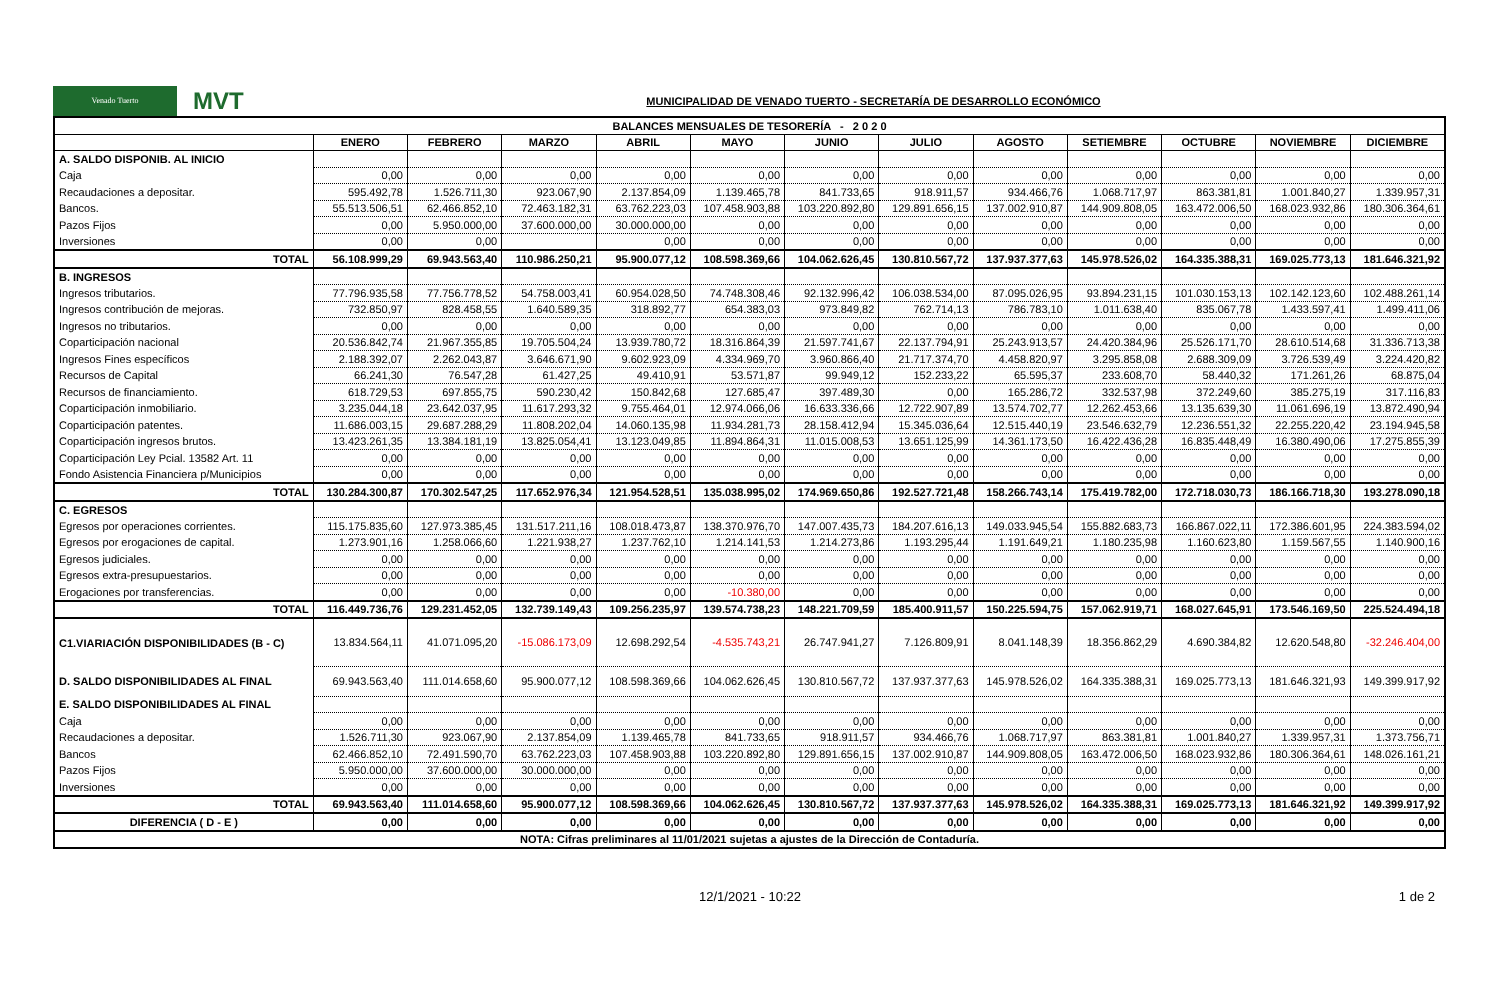Venado Tuerto
MVT
MUNICIPALIDAD DE VENADO TUERTO - SECRETARÍA DE DESARROLLO ECONÓMICO
| BALANCES MENSUALES DE TESORERÍA - 2 0 2 0 | | | | | | | | | | | | |
| --- | --- | --- | --- | --- | --- | --- | --- | --- | --- | --- | --- | --- |
| | ENERO | FEBRERO | MARZO | ABRIL | MAYO | JUNIO | JULIO | AGOSTO | SETIEMBRE | OCTUBRE | NOVIEMBRE | DICIEMBRE |
| A. SALDO DISPONIB. AL INICIO | | | | | | | | | | | | |
| Caja | 0,00 | 0,00 | 0,00 | 0,00 | 0,00 | 0,00 | 0,00 | 0,00 | 0,00 | 0,00 | 0,00 | 0,00 |
| Recaudaciones a depositar. | 595.492,78 | 1.526.711,30 | 923.067,90 | 2.137.854,09 | 1.139.465,78 | 841.733,65 | 918.911,57 | 934.466,76 | 1.068.717,97 | 863.381,81 | 1.001.840,27 | 1.339.957,31 |
| Bancos. | 55.513.506,51 | 62.466.852,10 | 72.463.182,31 | 63.762.223,03 | 107.458.903,88 | 103.220.892,80 | 129.891.656,15 | 137.002.910,87 | 144.909.808,05 | 163.472.006,50 | 168.023.932,86 | 180.306.364,61 |
| Pazos Fijos | 0,00 | 5.950.000,00 | 37.600.000,00 | 30.000.000,00 | 0,00 | 0,00 | 0,00 | 0,00 | 0,00 | 0,00 | 0,00 | 0,00 |
| Inversiones | 0,00 | 0,00 | | 0,00 | 0,00 | 0,00 | 0,00 | 0,00 | 0,00 | 0,00 | 0,00 | 0,00 |
| TOTAL | 56.108.999,29 | 69.943.563,40 | 110.986.250,21 | 95.900.077,12 | 108.598.369,66 | 104.062.626,45 | 130.810.567,72 | 137.937.377,63 | 145.978.526,02 | 164.335.388,31 | 169.025.773,13 | 181.646.321,92 |
| B. INGRESOS | | | | | | | | | | | | |
| Ingresos tributarios. | 77.796.935,58 | 77.756.778,52 | 54.758.003,41 | 60.954.028,50 | 74.748.308,46 | 92.132.996,42 | 106.038.534,00 | 87.095.026,95 | 93.894.231,15 | 101.030.153,13 | 102.142.123,60 | 102.488.261,14 |
| Ingresos contribución de mejoras. | 732.850,97 | 828.458,55 | 1.640.589,35 | 318.892,77 | 654.383,03 | 973.849,82 | 762.714,13 | 786.783,10 | 1.011.638,40 | 835.067,78 | 1.433.597,41 | 1.499.411,06 |
| Ingresos no tributarios. | 0,00 | 0,00 | 0,00 | 0,00 | 0,00 | 0,00 | 0,00 | 0,00 | 0,00 | 0,00 | 0,00 | 0,00 |
| Coparticipación nacional | 20.536.842,74 | 21.967.355,85 | 19.705.504,24 | 13.939.780,72 | 18.316.864,39 | 21.597.741,67 | 22.137.794,91 | 25.243.913,57 | 24.420.384,96 | 25.526.171,70 | 28.610.514,68 | 31.336.713,38 |
| Ingresos Fines específicos | 2.188.392,07 | 2.262.043,87 | 3.646.671,90 | 9.602.923,09 | 4.334.969,70 | 3.960.866,40 | 21.717.374,70 | 4.458.820,97 | 3.295.858,08 | 2.688.309,09 | 3.726.539,49 | 3.224.420,82 |
| Recursos de Capital | 66.241,30 | 76.547,28 | 61.427,25 | 49.410,91 | 53.571,87 | 99.949,12 | 152.233,22 | 65.595,37 | 233.608,70 | 58.440,32 | 171.261,26 | 68.875,04 |
| Recursos de financiamiento. | 618.729,53 | 697.855,75 | 590.230,42 | 150.842,68 | 127.685,47 | 397.489,30 | 0,00 | 165.286,72 | 332.537,98 | 372.249,60 | 385.275,19 | 317.116,83 |
| Coparticipación inmobiliario. | 3.235.044,18 | 23.642.037,95 | 11.617.293,32 | 9.755.464,01 | 12.974.066,06 | 16.633.336,66 | 12.722.907,89 | 13.574.702,77 | 12.262.453,66 | 13.135.639,30 | 11.061.696,19 | 13.872.490,94 |
| Coparticipación patentes. | 11.686.003,15 | 29.687.288,29 | 11.808.202,04 | 14.060.135,98 | 11.934.281,73 | 28.158.412,94 | 15.345.036,64 | 12.515.440,19 | 23.546.632,79 | 12.236.551,32 | 22.255.220,42 | 23.194.945,58 |
| Coparticipación ingresos brutos. | 13.423.261,35 | 13.384.181,19 | 13.825.054,41 | 13.123.049,85 | 11.894.864,31 | 11.015.008,53 | 13.651.125,99 | 14.361.173,50 | 16.422.436,28 | 16.835.448,49 | 16.380.490,06 | 17.275.855,39 |
| Coparticipación Ley Pcial. 13582 Art. 11 | 0,00 | 0,00 | 0,00 | 0,00 | 0,00 | 0,00 | 0,00 | 0,00 | 0,00 | 0,00 | 0,00 | 0,00 |
| Fondo Asistencia Financiera p/Municipios | 0,00 | 0,00 | 0,00 | 0,00 | 0,00 | 0,00 | 0,00 | 0,00 | 0,00 | 0,00 | 0,00 | 0,00 |
| TOTAL | 130.284.300,87 | 170.302.547,25 | 117.652.976,34 | 121.954.528,51 | 135.038.995,02 | 174.969.650,86 | 192.527.721,48 | 158.266.743,14 | 175.419.782,00 | 172.718.030,73 | 186.166.718,30 | 193.278.090,18 |
| C. EGRESOS | | | | | | | | | | | | |
| Egresos por operaciones corrientes. | 115.175.835,60 | 127.973.385,45 | 131.517.211,16 | 108.018.473,87 | 138.370.976,70 | 147.007.435,73 | 184.207.616,13 | 149.033.945,54 | 155.882.683,73 | 166.867.022,11 | 172.386.601,95 | 224.383.594,02 |
| Egresos por erogaciones de capital. | 1.273.901,16 | 1.258.066,60 | 1.221.938,27 | 1.237.762,10 | 1.214.141,53 | 1.214.273,86 | 1.193.295,44 | 1.191.649,21 | 1.180.235,98 | 1.160.623,80 | 1.159.567,55 | 1.140.900,16 |
| Egresos judiciales. | 0,00 | 0,00 | 0,00 | 0,00 | 0,00 | 0,00 | 0,00 | 0,00 | 0,00 | 0,00 | 0,00 | 0,00 |
| Egresos extra-presupuestarios. | 0,00 | 0,00 | 0,00 | 0,00 | 0,00 | 0,00 | 0,00 | 0,00 | 0,00 | 0,00 | 0,00 | 0,00 |
| Erogaciones por transferencias. | 0,00 | 0,00 | 0,00 | 0,00 | -10.380,00 | 0,00 | 0,00 | 0,00 | 0,00 | 0,00 | 0,00 | 0,00 |
| TOTAL | 116.449.736,76 | 129.231.452,05 | 132.739.149,43 | 109.256.235,97 | 139.574.738,23 | 148.221.709,59 | 185.400.911,57 | 150.225.594,75 | 157.062.919,71 | 168.027.645,91 | 173.546.169,50 | 225.524.494,18 |
| C1.VIARIACIÓN DISPONIBILIDADES (B - C) | 13.834.564,11 | 41.071.095,20 | -15.086.173,09 | 12.698.292,54 | -4.535.743,21 | 26.747.941,27 | 7.126.809,91 | 8.041.148,39 | 18.356.862,29 | 4.690.384,82 | 12.620.548,80 | -32.246.404,00 |
| D. SALDO DISPONIBILIDADES AL FINAL | 69.943.563,40 | 111.014.658,60 | 95.900.077,12 | 108.598.369,66 | 104.062.626,45 | 130.810.567,72 | 137.937.377,63 | 145.978.526,02 | 164.335.388,31 | 169.025.773,13 | 181.646.321,93 | 149.399.917,92 |
| E. SALDO DISPONIBILIDADES AL FINAL | | | | | | | | | | | | |
| Caja | 0,00 | 0,00 | 0,00 | 0,00 | 0,00 | 0,00 | 0,00 | 0,00 | 0,00 | 0,00 | 0,00 | 0,00 |
| Recaudaciones a depositar. | 1.526.711,30 | 923.067,90 | 2.137.854,09 | 1.139.465,78 | 841.733,65 | 918.911,57 | 934.466,76 | 1.068.717,97 | 863.381,81 | 1.001.840,27 | 1.339.957,31 | 1.373.756,71 |
| Bancos | 62.466.852,10 | 72.491.590,70 | 63.762.223,03 | 107.458.903,88 | 103.220.892,80 | 129.891.656,15 | 137.002.910,87 | 144.909.808,05 | 163.472.006,50 | 168.023.932,86 | 180.306.364,61 | 148.026.161,21 |
| Pazos Fijos | 5.950.000,00 | 37.600.000,00 | 30.000.000,00 | 0,00 | 0,00 | 0,00 | 0,00 | 0,00 | 0,00 | 0,00 | 0,00 | 0,00 |
| Inversiones | 0,00 | 0,00 | 0,00 | 0,00 | 0,00 | 0,00 | 0,00 | 0,00 | 0,00 | 0,00 | 0,00 | 0,00 |
| TOTAL | 69.943.563,40 | 111.014.658,60 | 95.900.077,12 | 108.598.369,66 | 104.062.626,45 | 130.810.567,72 | 137.937.377,63 | 145.978.526,02 | 164.335.388,31 | 169.025.773,13 | 181.646.321,92 | 149.399.917,92 |
| DIFERENCIA ( D - E ) | 0,00 | 0,00 | 0,00 | 0,00 | 0,00 | 0,00 | 0,00 | 0,00 | 0,00 | 0,00 | 0,00 | 0,00 |
| NOTA: Cifras preliminares al 11/01/2021 sujetas a ajustes de la Dirección de Contaduría. | | | | | | | | | | | | |
12/1/2021 - 10:22
1 de 2